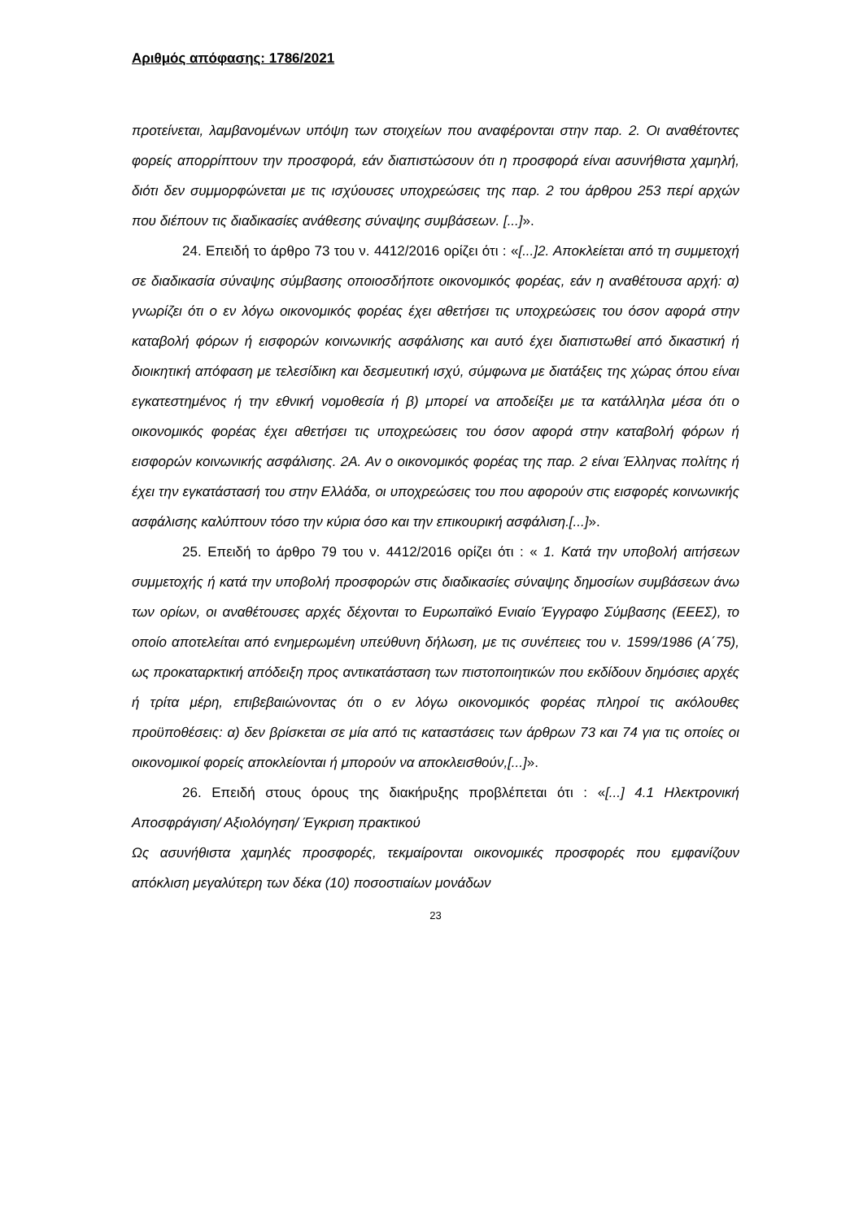Αριθμός απόφασης: 1786/2021
προτείνεται, λαμβανομένων υπόψη των στοιχείων που αναφέρονται στην παρ. 2. Οι αναθέτοντες φορείς απορρίπτουν την προσφορά, εάν διαπιστώσουν ότι η προσφορά είναι ασυνήθιστα χαμηλή, διότι δεν συμμορφώνεται με τις ισχύουσες υποχρεώσεις της παρ. 2 του άρθρου 253 περί αρχών που διέπουν τις διαδικασίες ανάθεσης σύναψης συμβάσεων. [...]».
24. Επειδή το άρθρο 73 του ν. 4412/2016 ορίζει ότι : «[...]2. Αποκλείεται από τη συμμετοχή σε διαδικασία σύναψης σύμβασης οποιοσδήποτε οικονομικός φορέας, εάν η αναθέτουσα αρχή: α) γνωρίζει ότι ο εν λόγω οικονομικός φορέας έχει αθετήσει τις υποχρεώσεις του όσον αφορά στην καταβολή φόρων ή εισφορών κοινωνικής ασφάλισης και αυτό έχει διαπιστωθεί από δικαστική ή διοικητική απόφαση με τελεσίδικη και δεσμευτική ισχύ, σύμφωνα με διατάξεις της χώρας όπου είναι εγκατεστημένος ή την εθνική νομοθεσία ή β) μπορεί να αποδείξει με τα κατάλληλα μέσα ότι ο οικονομικός φορέας έχει αθετήσει τις υποχρεώσεις του όσον αφορά στην καταβολή φόρων ή εισφορών κοινωνικής ασφάλισης. 2Α. Αν ο οικονομικός φορέας της παρ. 2 είναι Έλληνας πολίτης ή έχει την εγκατάστασή του στην Ελλάδα, οι υποχρεώσεις του που αφορούν στις εισφορές κοινωνικής ασφάλισης καλύπτουν τόσο την κύρια όσο και την επικουρική ασφάλιση.[...]».
25. Επειδή το άρθρο 79 του ν. 4412/2016 ορίζει ότι : « 1. Κατά την υποβολή αιτήσεων συμμετοχής ή κατά την υποβολή προσφορών στις διαδικασίες σύναψης δημοσίων συμβάσεων άνω των ορίων, οι αναθέτουσες αρχές δέχονται το Ευρωπαϊκό Ενιαίο Έγγραφο Σύμβασης (ΕΕΕΣ), το οποίο αποτελείται από ενημερωμένη υπεύθυνη δήλωση, με τις συνέπειες του ν. 1599/1986 (Α΄75), ως προκαταρκτική απόδειξη προς αντικατάσταση των πιστοποιητικών που εκδίδουν δημόσιες αρχές ή τρίτα μέρη, επιβεβαιώνοντας ότι ο εν λόγω οικονομικός φορέας πληροί τις ακόλουθες προϋποθέσεις: α) δεν βρίσκεται σε μία από τις καταστάσεις των άρθρων 73 και 74 για τις οποίες οι οικονομικοί φορείς αποκλείονται ή μπορούν να αποκλεισθούν,[...]».
26. Επειδή στους όρους της διακήρυξης προβλέπεται ότι : «[...] 4.1 Ηλεκτρονική Αποσφράγιση/ Αξιολόγηση/ Έγκριση πρακτικού
Ως ασυνήθιστα χαμηλές προσφορές, τεκμαίρονται οικονομικές προσφορές που εμφανίζουν απόκλιση μεγαλύτερη των δέκα (10) ποσοστιαίων μονάδων
23